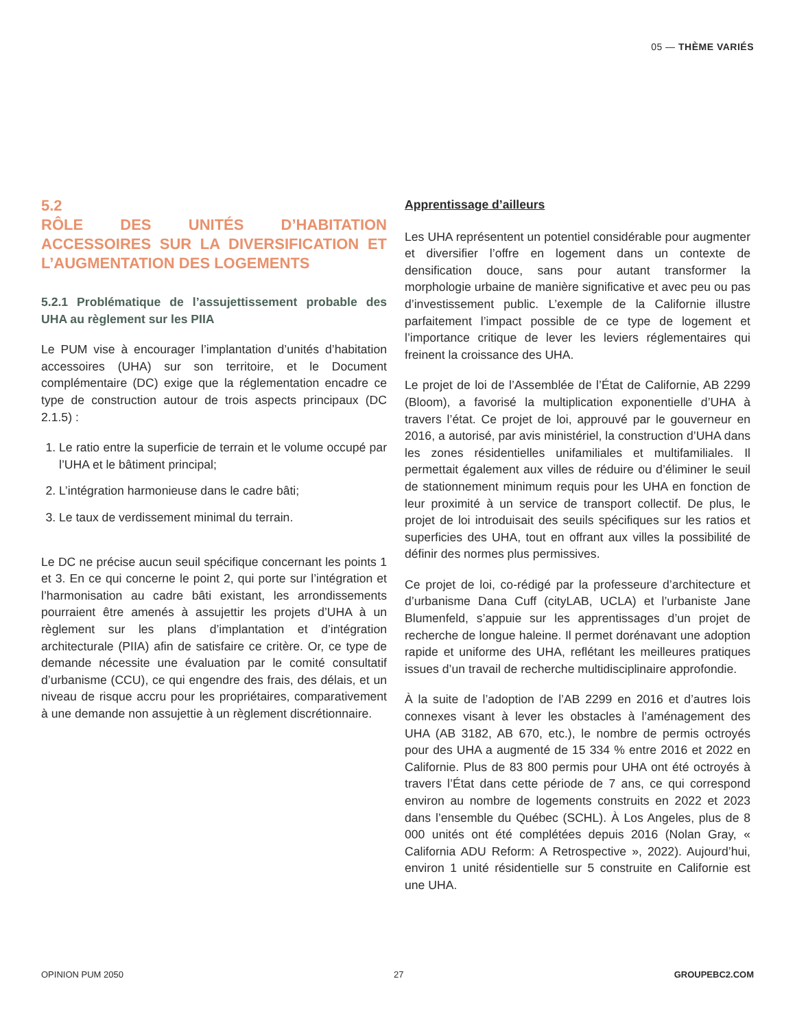05 — THÈME VARIÉS
5.2
RÔLE DES UNITÉS D’HABITATION ACCESSOIRES SUR LA DIVERSIFICATION ET L’AUGMENTATION DES LOGEMENTS
5.2.1 Problématique de l’assujettissement probable des UHA au règlement sur les PIIA
Le PUM vise à encourager l’implantation d’unités d’habitation accessoires (UHA) sur son territoire, et le Document complémentaire (DC) exige que la réglementation encadre ce type de construction autour de trois aspects principaux (DC 2.1.5) :
1. Le ratio entre la superficie de terrain et le volume occupé par l’UHA et le bâtiment principal;
2. L’intégration harmonieuse dans le cadre bâti;
3. Le taux de verdissement minimal du terrain.
Le DC ne précise aucun seuil spécifique concernant les points 1 et 3. En ce qui concerne le point 2, qui porte sur l’intégration et l’harmonisation au cadre bâti existant, les arrondissements pourraient être amenés à assujettir les projets d’UHA à un règlement sur les plans d’implantation et d’intégration architecturale (PIIA) afin de satisfaire ce critère. Or, ce type de demande nécessite une évaluation par le comité consultatif d’urbanisme (CCU), ce qui engendre des frais, des délais, et un niveau de risque accru pour les propriétaires, comparativement à une demande non assujettie à un règlement discrétionnaire.
Apprentissage d’ailleurs
Les UHA représentent un potentiel considérable pour augmenter et diversifier l’offre en logement dans un contexte de densification douce, sans pour autant transformer la morphologie urbaine de manière significative et avec peu ou pas d’investissement public. L’exemple de la Californie illustre parfaitement l’impact possible de ce type de logement et l’importance critique de lever les leviers réglementaires qui freinent la croissance des UHA.
Le projet de loi de l’Assemblée de l’État de Californie, AB 2299 (Bloom), a favorisé la multiplication exponentielle d’UHA à travers l’état. Ce projet de loi, approuvé par le gouverneur en 2016, a autorisé, par avis ministériel, la construction d’UHA dans les zones résidentielles unifamiliales et multifamiliales. Il permettait également aux villes de réduire ou d’éliminer le seuil de stationnement minimum requis pour les UHA en fonction de leur proximité à un service de transport collectif. De plus, le projet de loi introduisait des seuils spécifiques sur les ratios et superficies des UHA, tout en offrant aux villes la possibilité de définir des normes plus permissives.
Ce projet de loi, co-rédigé par la professeure d’architecture et d’urbanisme Dana Cuff (cityLAB, UCLA) et l’urbaniste Jane Blumenfeld, s’appuie sur les apprentissages d’un projet de recherche de longue haleine. Il permet dorénavant une adoption rapide et uniforme des UHA, reflétant les meilleures pratiques issues d’un travail de recherche multidisciplinaire approfondie.
À la suite de l’adoption de l’AB 2299 en 2016 et d’autres lois connexes visant à lever les obstacles à l’aménagement des UHA (AB 3182, AB 670, etc.), le nombre de permis octroyés pour des UHA a augmenté de 15 334 % entre 2016 et 2022 en Californie. Plus de 83 800 permis pour UHA ont été octroyés à travers l’État dans cette période de 7 ans, ce qui correspond environ au nombre de logements construits en 2022 et 2023 dans l’ensemble du Québec (SCHL). À Los Angeles, plus de 8 000 unités ont été complétées depuis 2016 (Nolan Gray, « California ADU Reform: A Retrospective », 2022). Aujourd’hui, environ 1 unité résidentielle sur 5 construite en Californie est une UHA.
OPINION PUM 2050 27 GROUPEBC2.COM